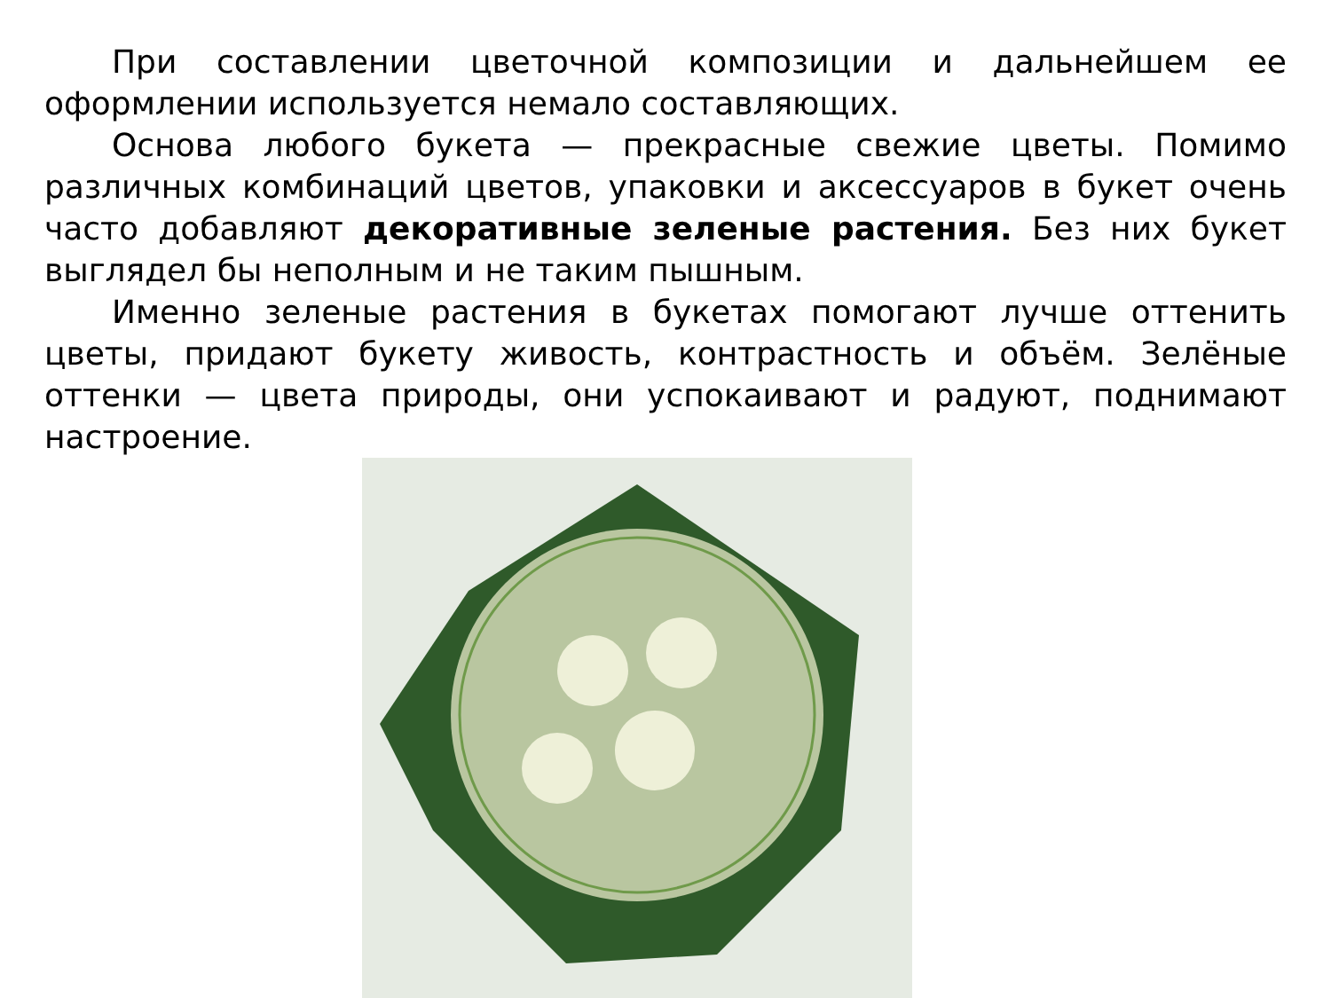При составлении цветочной композиции и дальнейшем ее оформлении используется немало составляющих.
Основа любого букета — прекрасные свежие цветы. Помимо различных комбинаций цветов, упаковки и аксессуаров в букет очень часто добавляют декоративные зеленые растения. Без них букет выглядел бы неполным и не таким пышным.
Именно зеленые растения в букетах помогают лучше оттенить цветы, придают букету живость, контрастность и объём. Зелёные оттенки — цвета природы, они успокаивают и радуют, поднимают настроение.